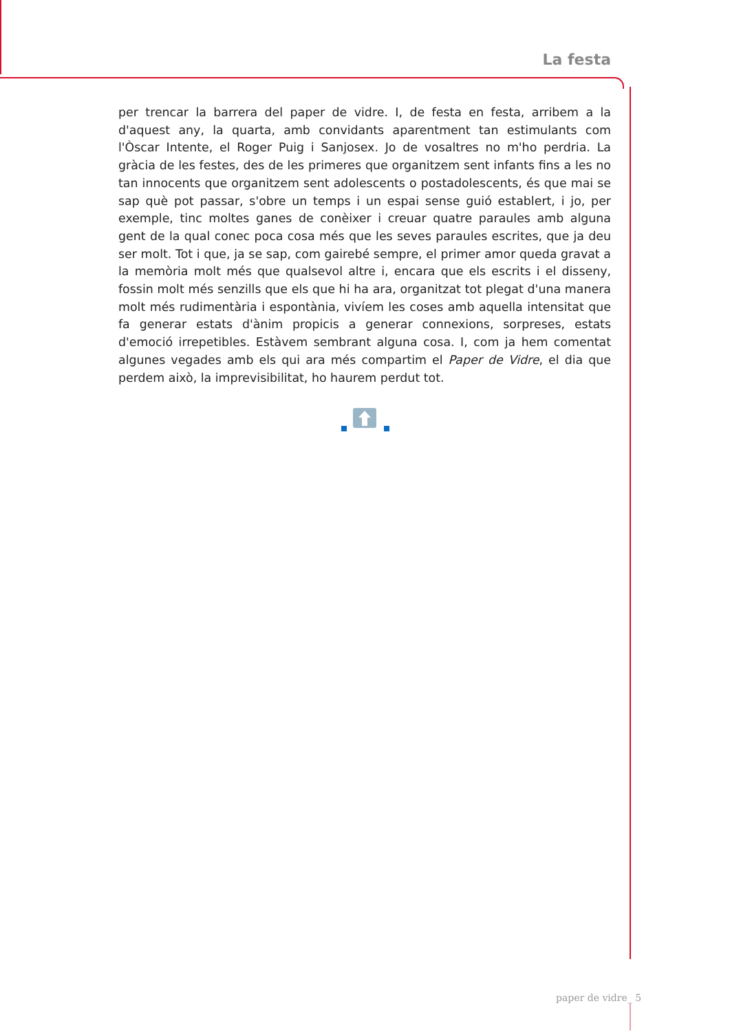La festa
per trencar la barrera del paper de vidre. I, de festa en festa, arribem a la d'aquest any, la quarta, amb convidants aparentment tan estimulants com l'Òscar Intente, el Roger Puig i Sanjosex. Jo de vosaltres no m'ho perdria. La gràcia de les festes, des de les primeres que organitzem sent infants fins a les no tan innocents que organitzem sent adolescents o postadolescents, és que mai se sap què pot passar, s'obre un temps i un espai sense guió establert, i jo, per exemple, tinc moltes ganes de conèixer i creuar quatre paraules amb alguna gent de la qual conec poca cosa més que les seves paraules escrites, que ja deu ser molt. Tot i que, ja se sap, com gairebé sempre, el primer amor queda gravat a la memòria molt més que qualsevol altre i, encara que els escrits i el disseny, fossin molt més senzills que els que hi ha ara, organitzat tot plegat d'una manera molt més rudimentària i espontània, vivíem les coses amb aquella intensitat que fa generar estats d'ànim propicis a generar connexions, sorpreses, estats d'emoció irrepetibles. Estàvem sembrant alguna cosa. I, com ja hem comentat algunes vegades amb els qui ara més compartim el Paper de Vidre, el dia que perdem això, la imprevisibilitat, ho haurem perdut tot.
paper de vidre_ 5